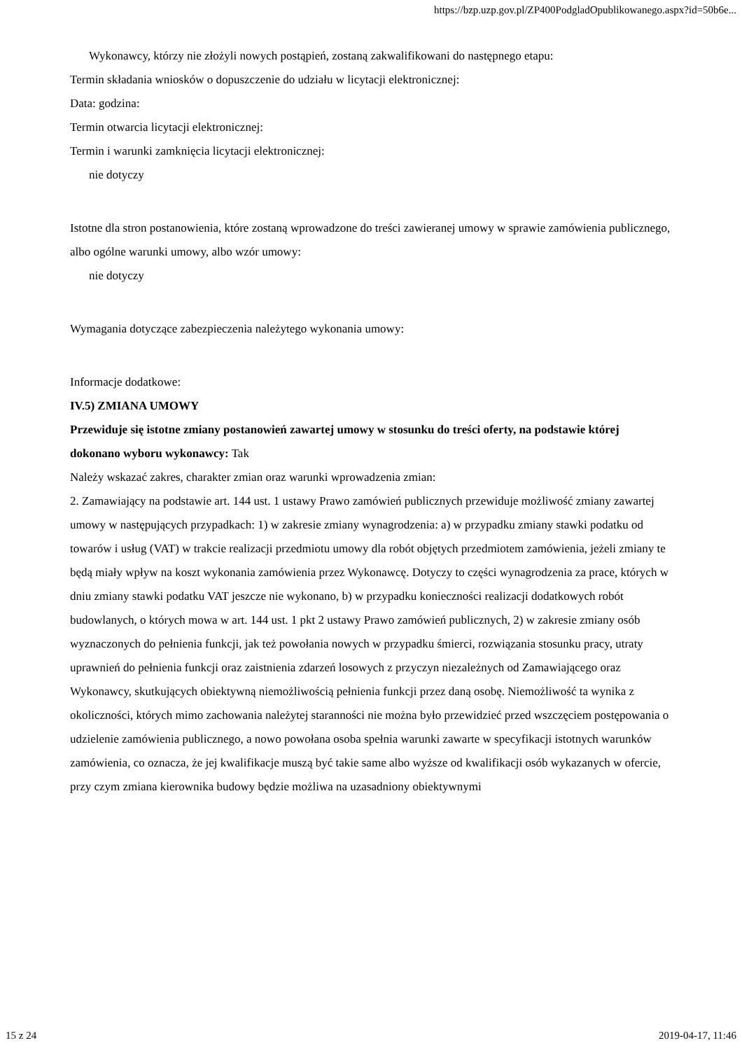https://bzp.uzp.gov.pl/ZP400PodgladOpublikowanego.aspx?id=50b6e...
Wykonawcy, którzy nie złożyli nowych postąpień, zostaną zakwalifikowani do następnego etapu:
Termin składania wniosków o dopuszczenie do udziału w licytacji elektronicznej:
Data: godzina:
Termin otwarcia licytacji elektronicznej:
Termin i warunki zamknięcia licytacji elektronicznej:
nie dotyczy
Istotne dla stron postanowienia, które zostaną wprowadzone do treści zawieranej umowy w sprawie zamówienia publicznego, albo ogólne warunki umowy, albo wzór umowy:
nie dotyczy
Wymagania dotyczące zabezpieczenia należytego wykonania umowy:
Informacje dodatkowe:
IV.5) ZMIANA UMOWY
Przewiduje się istotne zmiany postanowień zawartej umowy w stosunku do treści oferty, na podstawie której dokonano wyboru wykonawcy: Tak
Należy wskazać zakres, charakter zmian oraz warunki wprowadzenia zmian:
2. Zamawiający na podstawie art. 144 ust. 1 ustawy Prawo zamówień publicznych przewiduje możliwość zmiany zawartej umowy w następujących przypadkach: 1) w zakresie zmiany wynagrodzenia: a) w przypadku zmiany stawki podatku od towarów i usług (VAT) w trakcie realizacji przedmiotu umowy dla robót objętych przedmiotem zamówienia, jeżeli zmiany te będą miały wpływ na koszt wykonania zamówienia przez Wykonawcę. Dotyczy to części wynagrodzenia za prace, których w dniu zmiany stawki podatku VAT jeszcze nie wykonano, b) w przypadku konieczności realizacji dodatkowych robót budowlanych, o których mowa w art. 144 ust. 1 pkt 2 ustawy Prawo zamówień publicznych, 2) w zakresie zmiany osób wyznaczonych do pełnienia funkcji, jak też powołania nowych w przypadku śmierci, rozwiązania stosunku pracy, utraty uprawnień do pełnienia funkcji oraz zaistnienia zdarzeń losowych z przyczyn niezależnych od Zamawiającego oraz Wykonawcy, skutkujących obiektywną niemożliwością pełnienia funkcji przez daną osobę. Niemożliwość ta wynika z okoliczności, których mimo zachowania należytej staranności nie można było przewidzieć przed wszczęciem postępowania o udzielenie zamówienia publicznego, a nowo powołana osoba spełnia warunki zawarte w specyfikacji istotnych warunków zamówienia, co oznacza, że jej kwalifikacje muszą być takie same albo wyższe od kwalifikacji osób wykazanych w ofercie, przy czym zmiana kierownika budowy będzie możliwa na uzasadniony obiektywnymi
15 z 24 2019-04-17, 11:46